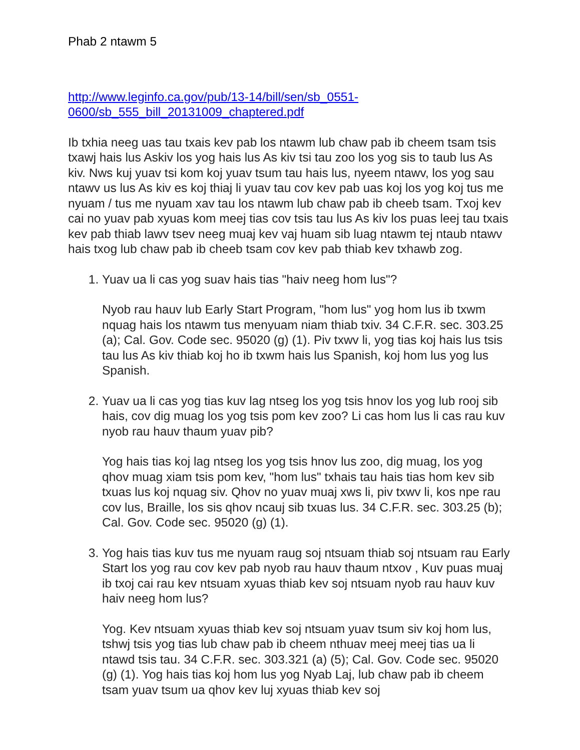Phab 2 ntawm 5
http://www.leginfo.ca.gov/pub/13-14/bill/sen/sb_0551-
0600/sb_555_bill_20131009_chaptered.pdf
Ib txhia neeg uas tau txais kev pab los ntawm lub chaw pab ib cheem tsam tsis txawj hais lus Askiv los yog hais lus As kiv tsi tau zoo los yog sis to taub lus As kiv. Nws kuj yuav tsi kom koj yuav tsum tau hais lus, nyeem ntawv, los yog sau ntawv us lus As kiv es koj thiaj li yuav tau cov kev pab uas koj los yog koj tus me nyuam / tus me nyuam xav tau los ntawm lub chaw pab ib cheeb tsam. Txoj kev cai no yuav pab xyuas kom meej tias cov tsis tau lus As kiv los puas leej tau txais kev pab thiab lawv tsev neeg muaj kev vaj huam sib luag ntawm tej ntaub ntawv hais txog lub chaw pab ib cheeb tsam cov kev pab thiab kev txhawb zog.
1. Yuav ua li cas yog suav hais tias "haiv neeg hom lus"?
Nyob rau hauv lub Early Start Program, "hom lus" yog hom lus ib txwm nquag hais los ntawm tus menyuam niam thiab txiv. 34 C.F.R. sec. 303.25 (a); Cal. Gov. Code sec. 95020 (g) (1). Piv txwv li, yog tias koj hais lus tsis tau lus As kiv thiab koj ho ib txwm hais lus Spanish, koj hom lus yog lus Spanish.
2. Yuav ua li cas yog tias kuv lag ntseg los yog tsis hnov los yog lub rooj sib hais, cov dig muag los yog tsis pom kev zoo? Li cas hom lus li cas rau kuv nyob rau hauv thaum yuav pib?
Yog hais tias koj lag ntseg los yog tsis hnov lus zoo, dig muag, los yog qhov muag xiam tsis pom kev, "hom lus" txhais tau hais tias hom kev sib txuas lus koj nquag siv. Qhov no yuav muaj xws li, piv txwv li, kos npe rau cov lus, Braille, los sis qhov ncauj sib txuas lus. 34 C.F.R. sec. 303.25 (b); Cal. Gov. Code sec. 95020 (g) (1).
3. Yog hais tias kuv tus me nyuam raug soj ntsuam thiab soj ntsuam rau Early Start los yog rau cov kev pab nyob rau hauv thaum ntxov , Kuv puas muaj ib txoj cai rau kev ntsuam xyuas thiab kev soj ntsuam nyob rau hauv kuv haiv neeg hom lus?
Yog. Kev ntsuam xyuas thiab kev soj ntsuam yuav tsum siv koj hom lus, tshwj tsis yog tias lub chaw pab ib cheem nthuav meej meej tias ua li ntawd tsis tau. 34 C.F.R. sec. 303.321 (a) (5); Cal. Gov. Code sec. 95020 (g) (1). Yog hais tias koj hom lus yog Nyab Laj, lub chaw pab ib cheem tsam yuav tsum ua qhov kev luj xyuas thiab kev soj